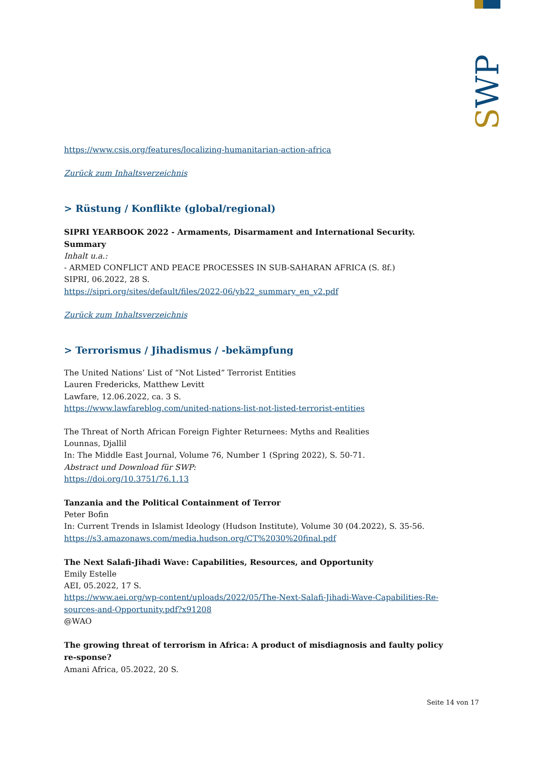SWP
https://www.csis.org/features/localizing-humanitarian-action-africa
Zurück zum Inhaltsverzeichnis
> Rüstung / Konflikte (global/regional)
SIPRI YEARBOOK 2022 - Armaments, Disarmament and International Security. Summary
Inhalt u.a.:
- ARMED CONFLICT AND PEACE PROCESSES IN SUB-SAHARAN AFRICA (S. 8f.)
SIPRI, 06.2022, 28 S.
https://sipri.org/sites/default/files/2022-06/yb22_summary_en_v2.pdf
Zurück zum Inhaltsverzeichnis
> Terrorismus / Jihadismus / -bekämpfung
The United Nations’ List of “Not Listed” Terrorist Entities
Lauren Fredericks, Matthew Levitt
Lawfare, 12.06.2022, ca. 3 S.
https://www.lawfareblog.com/united-nations-list-not-listed-terrorist-entities
The Threat of North African Foreign Fighter Returnees: Myths and Realities
Lounnas, Djallil
In: The Middle East Journal, Volume 76, Number 1 (Spring 2022), S. 50-71.
Abstract und Download für SWP:
https://doi.org/10.3751/76.1.13
Tanzania and the Political Containment of Terror
Peter Bofin
In: Current Trends in Islamist Ideology (Hudson Institute), Volume 30 (04.2022), S. 35-56.
https://s3.amazonaws.com/media.hudson.org/CT%2030%20final.pdf
The Next Salafi-Jihadi Wave: Capabilities, Resources, and Opportunity
Emily Estelle
AEI, 05.2022, 17 S.
https://www.aei.org/wp-content/uploads/2022/05/The-Next-Salafi-Jihadi-Wave-Capabilities-Re-sources-and-Opportunity.pdf?x91208
@WAO
The growing threat of terrorism in Africa: A product of misdiagnosis and faulty policy re-sponse?
Amani Africa, 05.2022, 20 S.
Seite 14 von 17